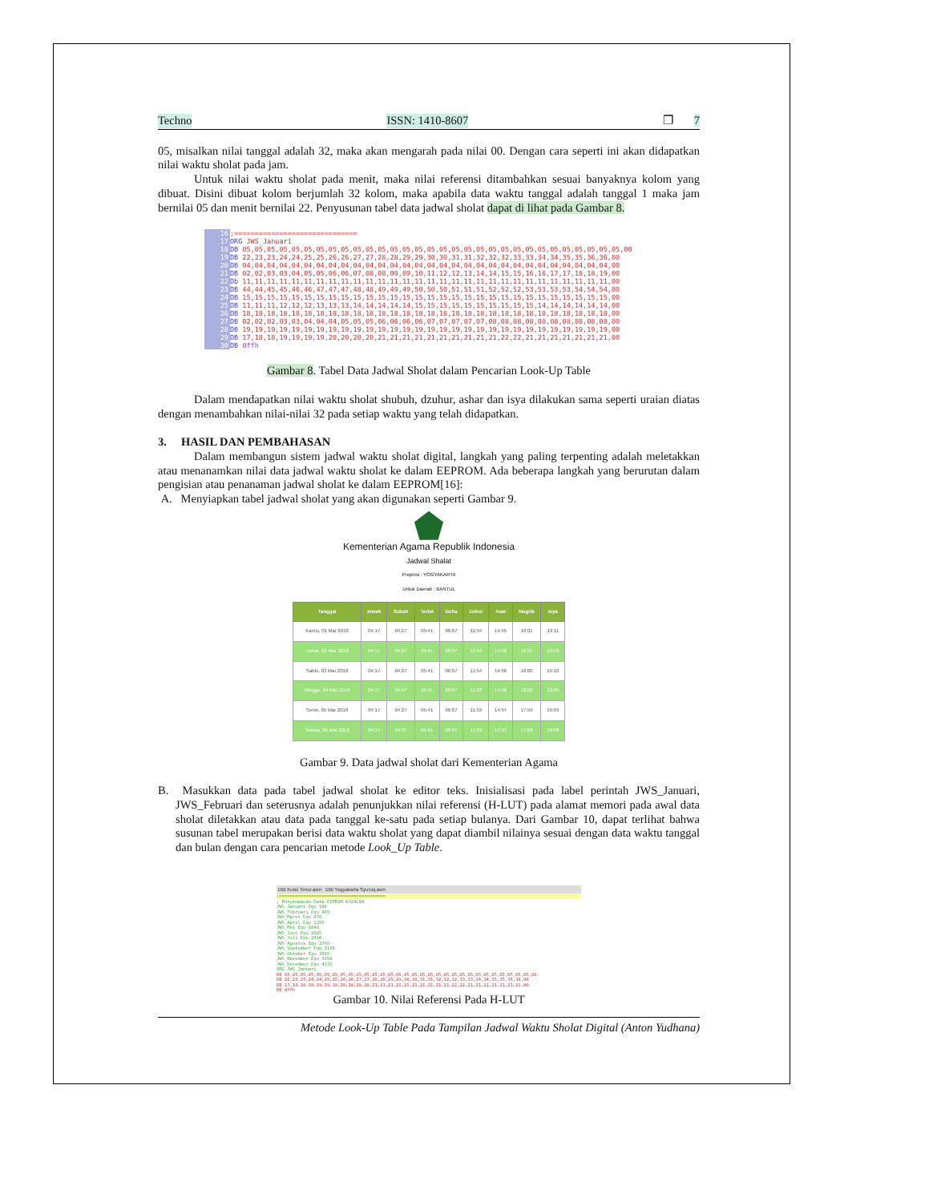Techno ISSN: 1410-8607 ❐ 7
05, misalkan nilai tanggal adalah 32, maka akan mengarah pada nilai 00. Dengan cara seperti ini akan didapatkan nilai waktu sholat pada jam.
Untuk nilai waktu sholat pada menit, maka nilai referensi ditambahkan sesuai banyaknya kolom yang dibuat. Disini dibuat kolom berjumlah 32 kolom, maka apabila data waktu tanggal adalah tanggal 1 maka jam bernilai 05 dan menit bernilai 22. Penyusunan tabel data jadwal sholat dapat di lihat pada Gambar 8.
16
17
18
19
20
21
22
23
24
25
26
27
28
29
30
;==============================
ORG JWS_Januari
DB 05,05,05,05,05,05,05,05,05,05,05,05,05,05,05,05,05,05,05,05,05,05,05,05,05,05,05,05,05,05,05,00
DB 22,23,23,24,24,25,25,26,26,27,27,28,28,29,29,30,30,31,31,32,32,32,33,33,34,34,35,35,36,36,00
DB 04,04,04,04,04,04,04,04,04,04,04,04,04,04,04,04,04,04,04,04,04,04,04,04,04,04,04,04,04,04,00
DB 02,02,03,03,04,05,05,06,06,07,08,08,09,09,10,11,12,12,13,14,14,15,15,16,16,17,17,18,18,19,00
Db 11,11,11,11,11,11,11,11,11,11,11,11,11,11,11,11,11,11,11,11,11,11,11,11,11,11,11,11,11,11,00
DB 44,44,45,45,46,46,47,47,47,48,48,49,49,49,50,50,50,51,51,51,52,52,52,53,53,53,53,54,54,54,00
DB 15,15,15,15,15,15,15,15,15,15,15,15,15,15,15,15,15,15,15,15,15,15,15,15,15,15,15,15,15,15,00
DB 11,11,11,12,12,12,13,13,13,14,14,14,14,14,15,15,15,15,15,15,15,15,15,15,14,14,14,14,14,14,00
DB 18,18,18,18,18,18,18,18,18,18,18,18,18,18,18,18,18,18,18,18,18,18,18,18,18,18,18,18,18,18,00
DB 02,02,02,03,03,04,04,04,05,05,05,06,06,06,06,07,07,07,07,07,08,08,08,08,08,08,08,08,08,08,00
DB 19,19,19,19,19,19,19,19,19,19,19,19,19,19,19,19,19,19,19,19,19,19,19,19,19,19,19,19,19,19,00
DB 17,18,18,19,19,19,19,20,20,20,20,21,21,21,21,21,21,21,21,21,21,22,22,21,21,21,21,21,21,21,00
DB 0ffh
Gambar 8. Tabel Data Jadwal Sholat dalam Pencarian Look-Up Table
Dalam mendapatkan nilai waktu sholat shubuh, dzuhur, ashar dan isya dilakukan sama seperti uraian diatas dengan menambahkan nilai-nilai 32 pada setiap waktu yang telah didapatkan.
3. HASIL DAN PEMBAHASAN
Dalam membangun sistem jadwal waktu sholat digital, langkah yang paling terpenting adalah meletakkan atau menanamkan nilai data jadwal waktu sholat ke dalam EEPROM. Ada beberapa langkah yang berurutan dalam pengisian atau penanaman jadwal sholat ke dalam EEPROM[16]:
A. Menyiapkan tabel jadwal sholat yang akan digunakan seperti Gambar 9.
Kementerian Agama Republik Indonesia
Jadwal Shalat
Propinsi : YOGYAKARTA
Untuk Daerah : BANTUL
| Tanggal | Imsak | Subuh | Terbit | Duha | Zuhur | Asar | Magrib | Isya |
| --- | --- | --- | --- | --- | --- | --- | --- | --- |
| Kamis, 01 Mar 2018 | 04:17 | 04:27 | 05:41 | 06:07 | 11:54 | 14:55 | 18:01 | 19:11 |
| Jumat, 02 Mar 2018 | 04:17 | 04:27 | 05:41 | 06:07 | 11:54 | 14:56 | 18:01 | 19:10 |
| Sabtu, 03 Mar 2018 | 04:17 | 04:27 | 05:41 | 06:07 | 11:54 | 14:56 | 18:00 | 19:10 |
| Minggu, 04 Mar 2018 | 04:17 | 04:27 | 05:41 | 06:07 | 11:53 | 14:56 | 18:00 | 19:09 |
| Senin, 05 Mar 2018 | 04:17 | 04:27 | 05:41 | 06:07 | 11:53 | 14:57 | 17:59 | 19:09 |
| Selasa, 06 Mar 2018 | 04:17 | 04:27 | 05:41 | 06:07 | 11:53 | 14:57 | 17:59 | 19:08 |
Gambar 9. Data jadwal sholat dari Kementerian Agama
B. Masukkan data pada tabel jadwal sholat ke editor teks. Inisialisasi pada label perintah JWS_Januari, JWS_Februari dan seterusnya adalah penunjukkan nilai referensi (H-LUT) pada alamat memori pada awal data sholat diletakkan atau data pada tanggal ke-satu pada setiap bulanya. Dari Gambar 10, dapat terlihat bahwa susunan tabel merupakan berisi data waktu sholat yang dapat diambil nilainya sesuai dengan data waktu tanggal dan bulan dengan cara pencarian metode Look_Up Table.
DBi Kutai Timur.asm DBi Yogyakarta Syuruq.asm
;========================================
; Penyimpanan Data EEPROM AT24C64
JWS_Januari Equ 100
JWS_Februari Equ 485
JWS_Maret Equ 870
JWS_April Equ 1255
JWS_Mei Equ 1640
JWS_Juni Equ 2025
JWS_Juli Equ 2410
JWS_Agustus Equ 2795
JWS_September Equ 3180
JWS_Oktober Equ 3565
JWS_November Equ 3950
JWS_Desember Equ 4335
ORG JWS_Januari
DB 05,05,05,05,05,05,05,05,05,05,05,05,05,05,05,05,05,05,05,05,05,05,05,05,05,05,05,05,05,05,05,00
DB 22,23,23,24,24,25,25,26,26,27,27,28,28,29,29,30,30,31,31,32,32,32,33,33,34,34,35,35,36,36,00
DB 17,18,18,19,19,19,19,20,20,20,20,21,21,21,21,21,21,21,21,21,21,22,22,21,21,21,21,21,21,21,00
DB 0ffh
Gambar 10. Nilai Referensi Pada H-LUT
Metode Look-Up Table Pada Tampilan Jadwal Waktu Sholat Digital (Anton Yudhana)